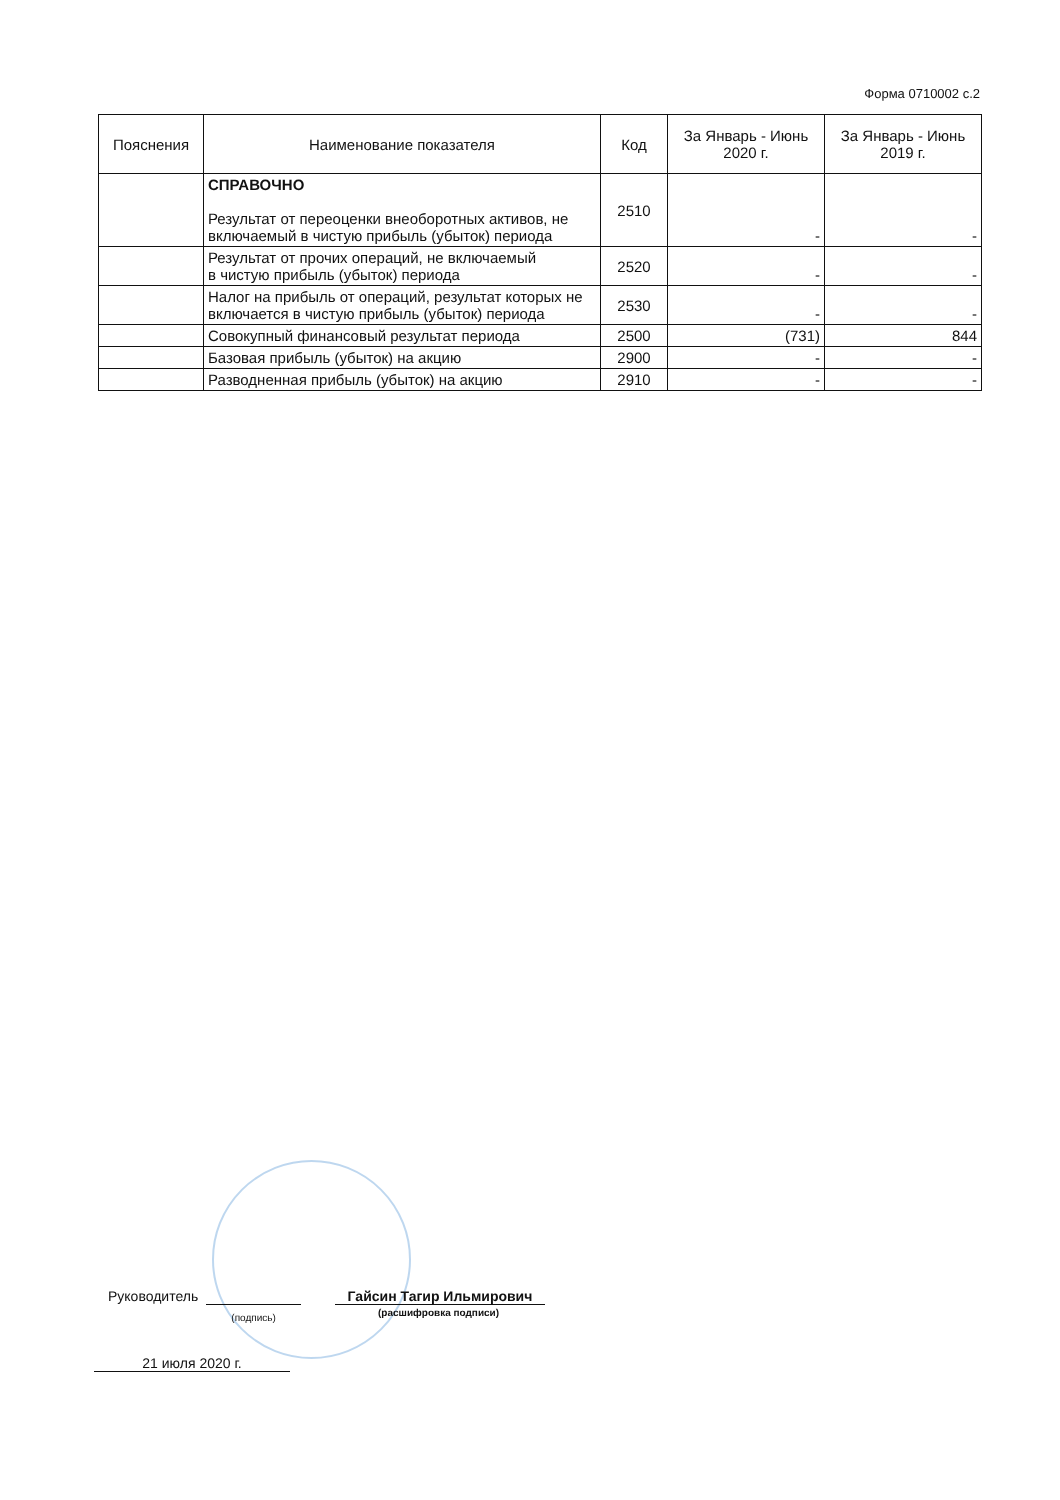Форма 0710002 с.2
| Пояснения | Наименование показателя | Код | За Январь - Июнь 2020 г. | За Январь - Июнь 2019 г. |
| --- | --- | --- | --- | --- |
| | СПРАВОЧНО Результат от переоценки внеоборотных активов, не включаемый в чистую прибыль (убыток) периода | 2510 | - | - |
| | Результат от прочих операций, не включаемый в чистую прибыль (убыток) периода | 2520 | - | - |
| | Налог на прибыль от операций, результат которых не включается в чистую прибыль (убыток) периода | 2530 | - | - |
| | Совокупный финансовый результат периода | 2500 | (731) | 844 |
| | Базовая прибыль (убыток) на акцию | 2900 | - | - |
| | Разводненная прибыль (убыток) на акцию | 2910 | - | - |
Руководитель (подпись) Гайсин Тагир Ильмирович
(расшифровка подписи)
21 июля 2020 г.